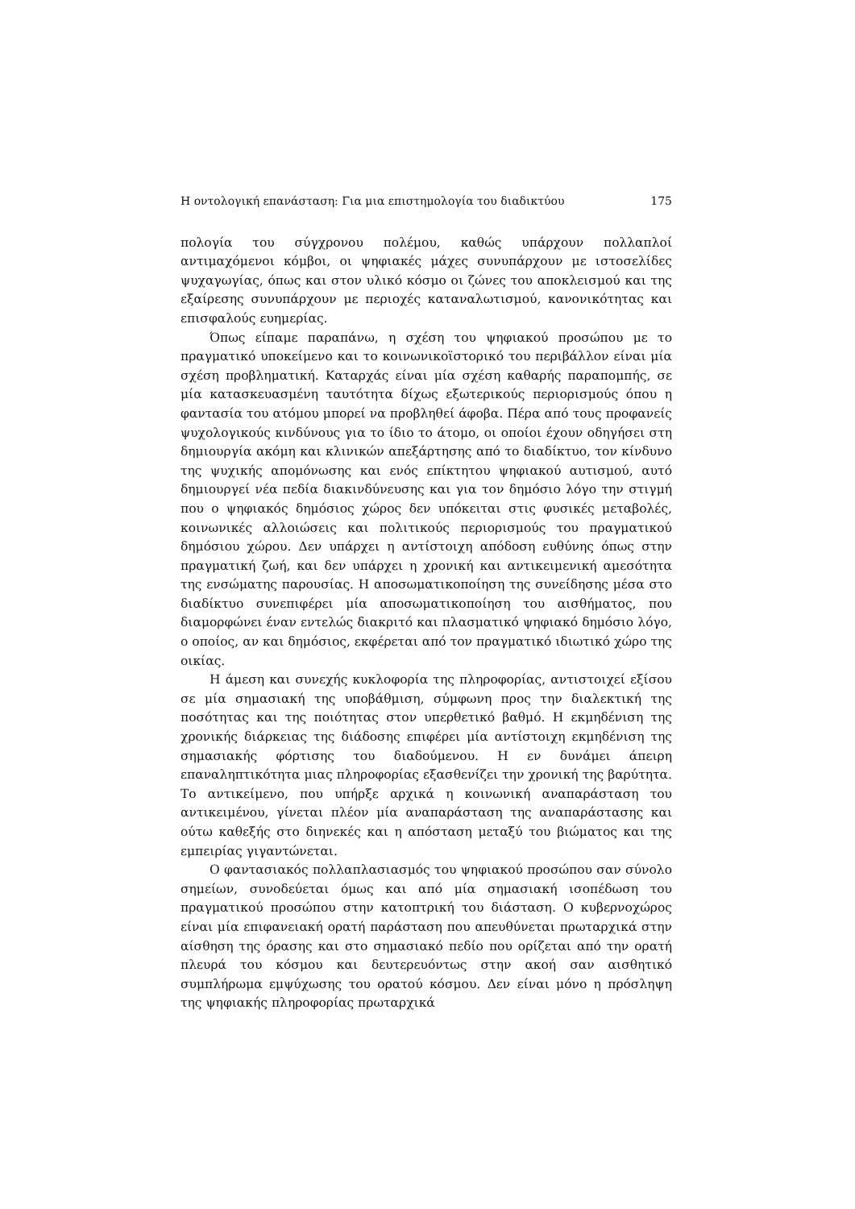Η οντολογική επανάσταση: Για μια επιστημολογία του διαδικτύου 175
πολογία του σύγχρονου πολέμου, καθώς υπάρχουν πολλαπλοί αντιμαχόμενοι κόμβοι, οι ψηφιακές μάχες συνυπάρχουν με ιστοσελίδες ψυχαγωγίας, όπως και στον υλικό κόσμο οι ζώνες του αποκλεισμού και της εξαίρεσης συνυπάρχουν με περιοχές καταναλωτισμού, κανονικότητας και επισφαλούς ευημερίας.
Όπως είπαμε παραπάνω, η σχέση του ψηφιακού προσώπου με το πραγματικό υποκείμενο και το κοινωνικοϊστορικό του περιβάλλον είναι μία σχέση προβληματική. Καταρχάς είναι μία σχέση καθαρής παραπομπής, σε μία κατασκευασμένη ταυτότητα δίχως εξωτερικούς περιορισμούς όπου η φαντασία του ατόμου μπορεί να προβληθεί άφοβα. Πέρα από τους προφανείς ψυχολογικούς κινδύνους για το ίδιο το άτομο, οι οποίοι έχουν οδηγήσει στη δημιουργία ακόμη και κλινικών απεξάρτησης από το διαδίκτυο, τον κίνδυνο της ψυχικής απομόνωσης και ενός επίκτητου ψηφιακού αυτισμού, αυτό δημιουργεί νέα πεδία διακινδύνευσης και για τον δημόσιο λόγο την στιγμή που ο ψηφιακός δημόσιος χώρος δεν υπόκειται στις φυσικές μεταβολές, κοινωνικές αλλοιώσεις και πολιτικούς περιορισμούς του πραγματικού δημόσιου χώρου. Δεν υπάρχει η αντίστοιχη απόδοση ευθύνης όπως στην πραγματική ζωή, και δεν υπάρχει η χρονική και αντικειμενική αμεσότητα της ενσώματης παρουσίας. Η αποσωματικοποίηση της συνείδησης μέσα στο διαδίκτυο συνεπιφέρει μία αποσωματικοποίηση του αισθήματος, που διαμορφώνει έναν εντελώς διακριτό και πλασματικό ψηφιακό δημόσιο λόγο, ο οποίος, αν και δημόσιος, εκφέρεται από τον πραγματικό ιδιωτικό χώρο της οικίας.
Η άμεση και συνεχής κυκλοφορία της πληροφορίας, αντιστοιχεί εξίσου σε μία σημασιακή της υποβάθμιση, σύμφωνη προς την διαλεκτική της ποσότητας και της ποιότητας στον υπερθετικό βαθμό. Η εκμηδένιση της χρονικής διάρκειας της διάδοσης επιφέρει μία αντίστοιχη εκμηδένιση της σημασιακής φόρτισης του διαδούμενου. Η εν δυνάμει άπειρη επαναληπτικότητα μιας πληροφορίας εξασθενίζει την χρονική της βαρύτητα. Το αντικείμενο, που υπήρξε αρχικά η κοινωνική αναπαράσταση του αντικειμένου, γίνεται πλέον μία αναπαράσταση της αναπαράστασης και ούτω καθεξής στο διηνεκές και η απόσταση μεταξύ του βιώματος και της εμπειρίας γιγαντώνεται.
Ο φαντασιακός πολλαπλασιασμός του ψηφιακού προσώπου σαν σύνολο σημείων, συνοδεύεται όμως και από μία σημασιακή ισοπέδωση του πραγματικού προσώπου στην κατοπτρική του διάσταση. Ο κυβερνοχώρος είναι μία επιφανειακή ορατή παράσταση που απευθύνεται πρωταρχικά στην αίσθηση της όρασης και στο σημασιακό πεδίο που ορίζεται από την ορατή πλευρά του κόσμου και δευτερευόντως στην ακοή σαν αισθητικό συμπλήρωμα εμψύχωσης του ορατού κόσμου. Δεν είναι μόνο η πρόσληψη της ψηφιακής πληροφορίας πρωταρχικά